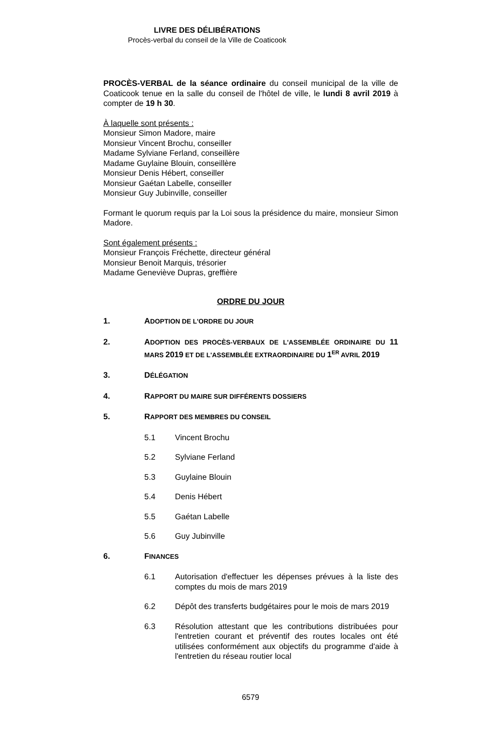LIVRE DES DÉLIBÉRATIONS
Procès-verbal du conseil de la Ville de Coaticook
PROCÈS-VERBAL de la séance ordinaire du conseil municipal de la ville de Coaticook tenue en la salle du conseil de l'hôtel de ville, le lundi 8 avril 2019 à compter de 19 h 30.
À laquelle sont présents :
Monsieur Simon Madore, maire
Monsieur Vincent Brochu, conseiller
Madame Sylviane Ferland, conseillère
Madame Guylaine Blouin, conseillère
Monsieur Denis Hébert, conseiller
Monsieur Gaétan Labelle, conseiller
Monsieur Guy Jubinville, conseiller
Formant le quorum requis par la Loi sous la présidence du maire, monsieur Simon Madore.
Sont également présents :
Monsieur François Fréchette, directeur général
Monsieur Benoit Marquis, trésorier
Madame Geneviève Dupras, greffière
ORDRE DU JOUR
1. ADOPTION DE L'ORDRE DU JOUR
2. ADOPTION DES PROCÈS-VERBAUX DE L'ASSEMBLÉE ORDINAIRE DU 11 MARS 2019 ET DE L'ASSEMBLÉE EXTRAORDINAIRE DU 1<sup>ER</sup> AVRIL 2019
3. DÉLÉGATION
4. RAPPORT DU MAIRE SUR DIFFÉRENTS DOSSIERS
5. RAPPORT DES MEMBRES DU CONSEIL
5.1 Vincent Brochu
5.2 Sylviane Ferland
5.3 Guylaine Blouin
5.4 Denis Hébert
5.5 Gaétan Labelle
5.6 Guy Jubinville
6. FINANCES
6.1 Autorisation d'effectuer les dépenses prévues à la liste des comptes du mois de mars 2019
6.2 Dépôt des transferts budgétaires pour le mois de mars 2019
6.3 Résolution attestant que les contributions distribuées pour l'entretien courant et préventif des routes locales ont été utilisées conformément aux objectifs du programme d'aide à l'entretien du réseau routier local
6579